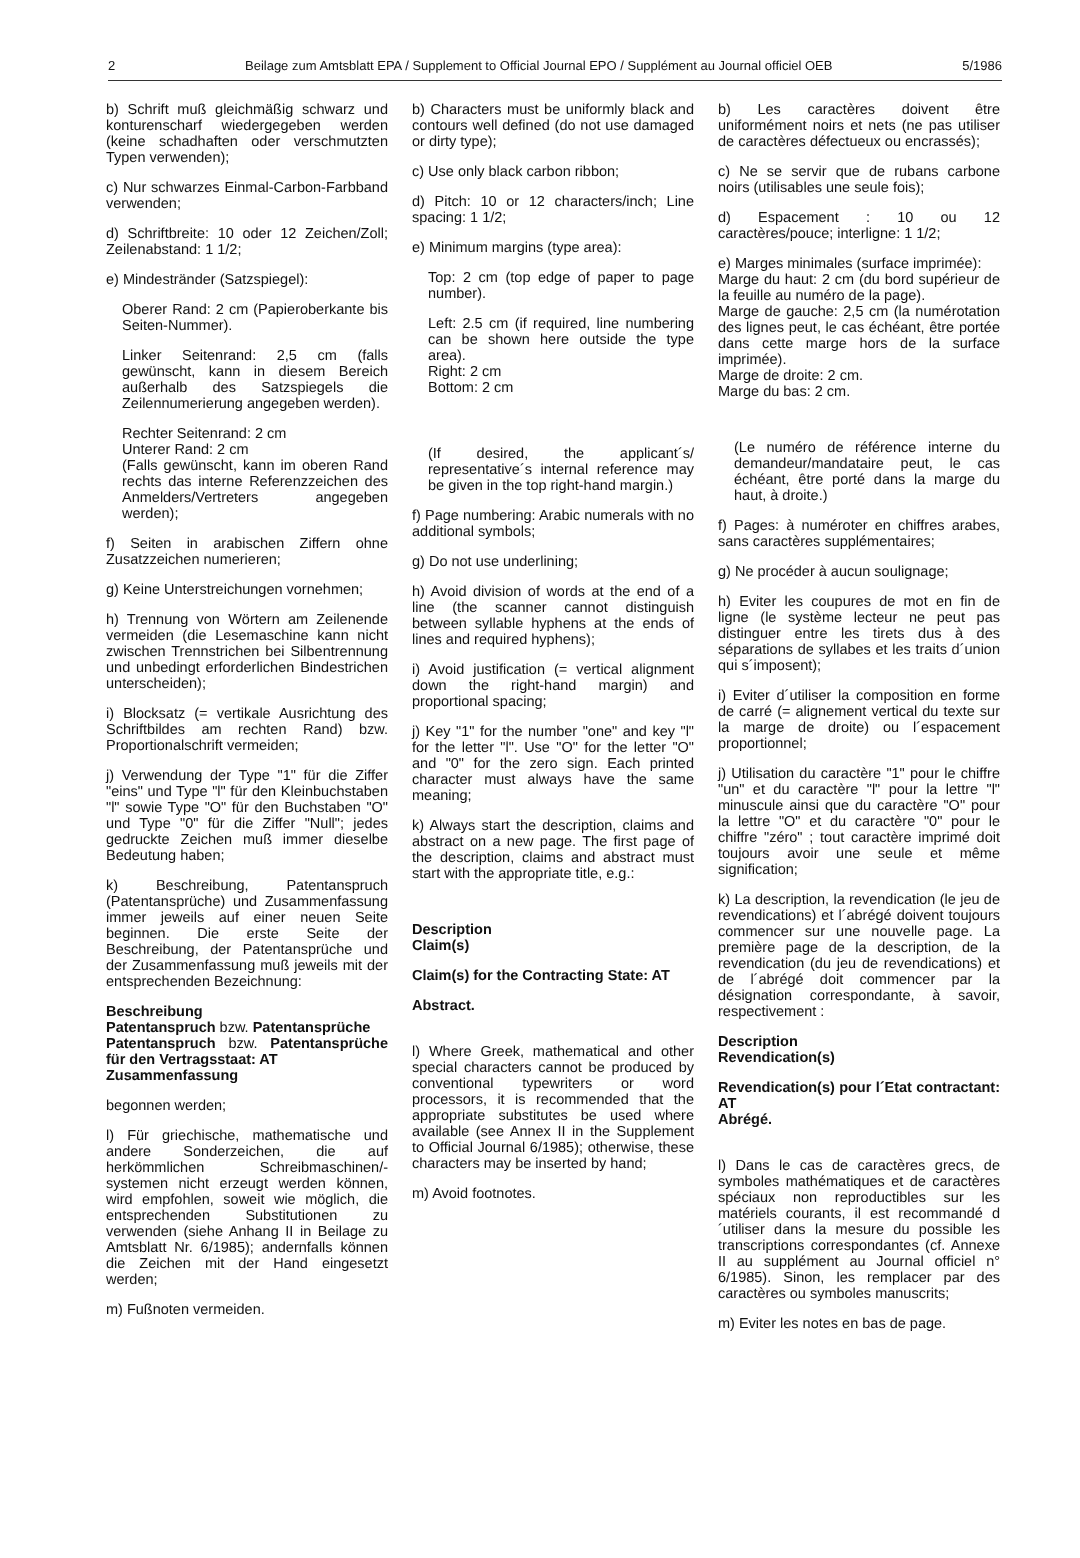2 Beilage zum Amtsblatt EPA / Supplement to Official Journal EPO / Supplément au Journal officiel OEB 5/1986
b) Schrift muß gleichmäßig schwarz und konturenscharf wiedergegeben werden (keine schadhaften oder verschmutzten Typen verwenden);
c) Nur schwarzes Einmal-Carbon-Farbband verwenden;
d) Schriftbreite: 10 oder 12 Zeichen/Zoll; Zeilenabstand: 1 1/2;
e) Mindestränder (Satzspiegel):
Oberer Rand: 2 cm (Papieroberkante bis Seiten-Nummer).
Linker Seitenrand: 2,5 cm (falls gewünscht, kann in diesem Bereich außerhalb des Satzspiegels die Zeilennumerierung angegeben werden).
Rechter Seitenrand: 2 cm
Unterer Rand: 2 cm
(Falls gewünscht, kann im oberen Rand rechts das interne Referenzzeichen des Anmelders/Vertreters angegeben werden);
f) Seiten in arabischen Ziffern ohne Zusatzzeichen numerieren;
g) Keine Unterstreichungen vornehmen;
h) Trennung von Wörtern am Zeilenende vermeiden (die Lesemaschine kann nicht zwischen Trennstrichen bei Silbentrennung und unbedingt erforderlichen Bindestrichen unterscheiden);
i) Blocksatz (= vertikale Ausrichtung des Schriftbildes am rechten Rand) bzw. Proportionalschrift vermeiden;
j) Verwendung der Type "1" für die Ziffer "eins" und Type "l" für den Kleinbuchstaben "l" sowie Type "O" für den Buchstaben "O" und Type "0" für die Ziffer "Null"; jedes gedruckte Zeichen muß immer dieselbe Bedeutung haben;
k) Beschreibung, Patentanspruch (Patentansprüche) und Zusammenfassung immer jeweils auf einer neuen Seite beginnen. Die erste Seite der Beschreibung, der Patentansprüche und der Zusammenfassung muß jeweils mit der entsprechenden Bezeichnung:
Beschreibung
Patentanspruch bzw. Patentansprüche
Patentanspruch bzw. Patentansprüche für den Vertragsstaat: AT
Zusammenfassung
begonnen werden;
l) Für griechische, mathematische und andere Sonderzeichen, die auf herkömmlichen Schreibmaschinen/-systemen nicht erzeugt werden können, wird empfohlen, soweit wie möglich, die entsprechenden Substitutionen zu verwenden (siehe Anhang II in Beilage zu Amtsblatt Nr. 6/1985); andernfalls können die Zeichen mit der Hand eingesetzt werden;
m) Fußnoten vermeiden.
b) Characters must be uniformly black and contours well defined (do not use damaged or dirty type);
c) Use only black carbon ribbon;
d) Pitch: 10 or 12 characters/inch; Line spacing: 1 1/2;
e) Minimum margins (type area):
Top: 2 cm (top edge of paper to page number).
Left: 2.5 cm (if required, line numbering can be shown here outside the type area).
Right: 2 cm
Bottom: 2 cm
(If desired, the applicant´s/ representative´s internal reference may be given in the top right-hand margin.)
f) Page numbering: Arabic numerals with no additional symbols;
g) Do not use underlining;
h) Avoid division of words at the end of a line (the scanner cannot distinguish between syllable hyphens at the ends of lines and required hyphens);
i) Avoid justification (= vertical alignment down the right-hand margin) and proportional spacing;
j) Key "1" for the number "one" and key "l" for the letter "l". Use "O" for the letter "O" and "0" for the zero sign. Each printed character must always have the same meaning;
k) Always start the description, claims and abstract on a new page. The first page of the description, claims and abstract must start with the appropriate title, e.g.:
Description
Claim(s)
Claim(s) for the Contracting State: AT
Abstract.
l) Where Greek, mathematical and other special characters cannot be produced by conventional typewriters or word processors, it is recommended that the appropriate substitutes be used where available (see Annex II in the Supplement to Official Journal 6/1985); otherwise, these characters may be inserted by hand;
m) Avoid footnotes.
b) Les caractères doivent être uniformément noirs et nets (ne pas utiliser de caractères défectueux ou encrassés);
c) Ne se servir que de rubans carbone noirs (utilisables une seule fois);
d) Espacement : 10 ou 12 caractères/pouce; interligne: 1 1/2;
e) Marges minimales (surface imprimée):
Marge du haut: 2 cm (du bord supérieur de la feuille au numéro de la page).
Marge de gauche: 2,5 cm (la numérotation des lignes peut, le cas échéant, être portée dans cette marge hors de la surface imprimée).
Marge de droite: 2 cm.
Marge du bas: 2 cm.
(Le numéro de référence interne du demandeur/mandataire peut, le cas échéant, être porté dans la marge du haut, à droite.)
f) Pages: à numéroter en chiffres arabes, sans caractères supplémentaires;
g) Ne procéder à aucun soulignage;
h) Eviter les coupures de mot en fin de ligne (le système lecteur ne peut pas distinguer entre les tirets dus à des séparations de syllabes et les traits d´union qui s´imposent);
i) Eviter d´utiliser la composition en forme de carré (= alignement vertical du texte sur la marge de droite) ou l´espacement proportionnel;
j) Utilisation du caractère "1" pour le chiffre "un" et du caractère "l" pour la lettre "l" minuscule ainsi que du caractère "O" pour la lettre "O" et du caractère "0" pour le chiffre "zéro" ; tout caractère imprimé doit toujours avoir une seule et même signification;
k) La description, la revendication (le jeu de revendications) et l´abrégé doivent toujours commencer sur une nouvelle page. La première page de la description, de la revendication (du jeu de revendications) et de l´abrégé doit commencer par la désignation correspondante, à savoir, respectivement :
Description
Revendication(s)
Revendication(s) pour l´Etat contractant: AT
Abrégé.
l) Dans le cas de caractères grecs, de symboles mathématiques et de caractères spéciaux non reproductibles sur les matériels courants, il est recommandé d´utiliser dans la mesure du possible les transcriptions correspondantes (cf. Annexe II au supplément au Journal officiel n° 6/1985). Sinon, les remplacer par des caractères ou symboles manuscrits;
m) Eviter les notes en bas de page.